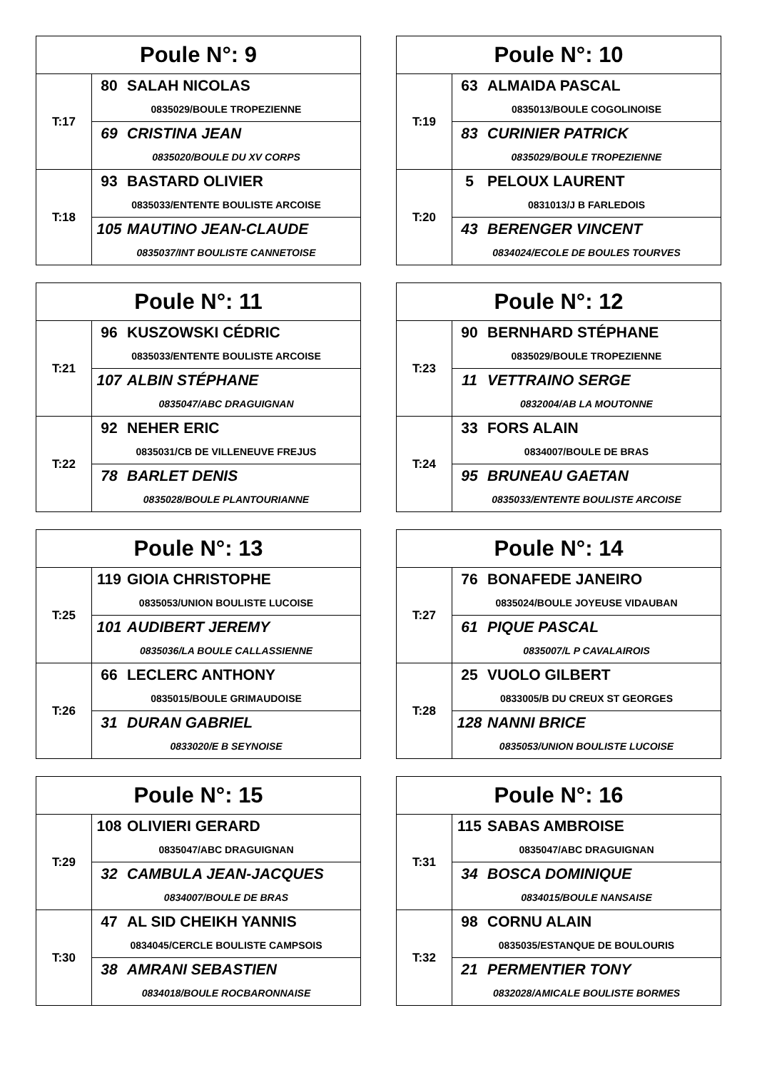| Poule N°: 9 | | |
| --- | --- | --- |
| T:17 | 80 | SALAH NICOLAS |
| | 0835029/BOULE TROPEZIENNE | |
| | 69 | CRISTINA JEAN |
| | 0835020/BOULE DU XV CORPS | |
| T:18 | 93 | BASTARD OLIVIER |
| | 0835033/ENTENTE BOULISTE ARCOISE | |
| | 105 | MAUTINO JEAN-CLAUDE |
| | 0835037/INT BOULISTE CANNETOISE | |
| Poule N°: 10 | | |
| --- | --- | --- |
| T:19 | 63 | ALMAIDA PASCAL |
| | 0835013/BOULE COGOLINOISE | |
| | 83 | CURINIER PATRICK |
| | 0835029/BOULE TROPEZIENNE | |
| T:20 | 5 | PELOUX LAURENT |
| | 0831013/J B FARLEDOIS | |
| | 43 | BERENGER VINCENT |
| | 0834024/ECOLE DE BOULES TOURVES | |
| Poule N°: 11 | | |
| --- | --- | --- |
| T:21 | 96 | KUSZOWSKI CÉDRIC |
| | 0835033/ENTENTE BOULISTE ARCOISE | |
| | 107 | ALBIN STÉPHANE |
| | 0835047/ABC DRAGUIGNAN | |
| T:22 | 92 | NEHER ERIC |
| | 0835031/CB DE VILLENEUVE FREJUS | |
| | 78 | BARLET DENIS |
| | 0835028/BOULE PLANTOURIANNE | |
| Poule N°: 12 | | |
| --- | --- | --- |
| T:23 | 90 | BERNHARD STÉPHANE |
| | 0835029/BOULE TROPEZIENNE | |
| | 11 | VETTRAINO SERGE |
| | 0832004/AB LA MOUTONNE | |
| T:24 | 33 | FORS ALAIN |
| | 0834007/BOULE DE BRAS | |
| | 95 | BRUNEAU GAETAN |
| | 0835033/ENTENTE BOULISTE ARCOISE | |
| Poule N°: 13 | | |
| --- | --- | --- |
| T:25 | 119 | GIOIA CHRISTOPHE |
| | 0835053/UNION BOULISTE LUCOISE | |
| | 101 | AUDIBERT JEREMY |
| | 0835036/LA BOULE CALLASSIENNE | |
| T:26 | 66 | LECLERC ANTHONY |
| | 0835015/BOULE GRIMAUDOISE | |
| | 31 | DURAN GABRIEL |
| | 0833020/E B SEYNOISE | |
| Poule N°: 14 | | |
| --- | --- | --- |
| T:27 | 76 | BONAFEDE JANEIRO |
| | 0835024/BOULE JOYEUSE VIDAUBAN | |
| | 61 | PIQUE PASCAL |
| | 0835007/L P CAVALAIROIS | |
| T:28 | 25 | VUOLO GILBERT |
| | 0833005/B DU CREUX ST GEORGES | |
| | 128 | NANNI BRICE |
| | 0835053/UNION BOULISTE LUCOISE | |
| Poule N°: 15 | | |
| --- | --- | --- |
| T:29 | 108 | OLIVIERI GERARD |
| | 0835047/ABC DRAGUIGNAN | |
| | 32 | CAMBULA JEAN-JACQUES |
| | 0834007/BOULE DE BRAS | |
| T:30 | 47 | AL SID CHEIKH YANNIS |
| | 0834045/CERCLE BOULISTE CAMPSOIS | |
| | 38 | AMRANI SEBASTIEN |
| | 0834018/BOULE ROCBARONNAISE | |
| Poule N°: 16 | | |
| --- | --- | --- |
| T:31 | 115 | SABAS AMBROISE |
| | 0835047/ABC DRAGUIGNAN | |
| | 34 | BOSCA DOMINIQUE |
| | 0834015/BOULE NANSAISE | |
| T:32 | 98 | CORNU ALAIN |
| | 0835035/ESTANQUE DE BOULOURIS | |
| | 21 | PERMENTIER TONY |
| | 0832028/AMICALE BOULISTE BORMES | |